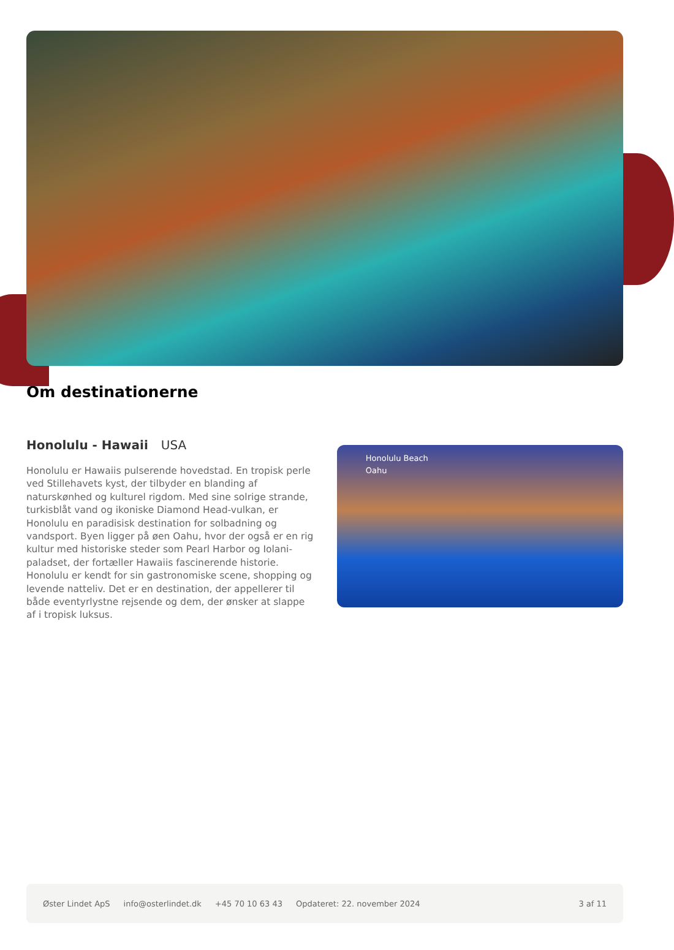Om destinationerne
Honolulu - Hawaii USA
Honolulu er Hawaiis pulserende hovedstad. En tropisk perle ved Stillehavets kyst, der tilbyder en blanding af naturskønhed og kulturel rigdom. Med sine solrige strande, turkisblåt vand og ikoniske Diamond Head-vulkan, er Honolulu en paradisisk destination for solbadning og vandsport. Byen ligger på øen Oahu, hvor der også er en rig kultur med historiske steder som Pearl Harbor og Iolani-paladset, der fortæller Hawaiis fascinerende historie. Honolulu er kendt for sin gastronomiske scene, shopping og levende natteliv. Det er en destination, der appellerer til både eventyrlystne rejsende og dem, der ønsker at slappe af i tropisk luksus.
Honolulu Beach
Oahu
Øster Lindet ApS info@osterlindet.dk +45 70 10 63 43 Opdateret: 22. november 2024 3 af 11